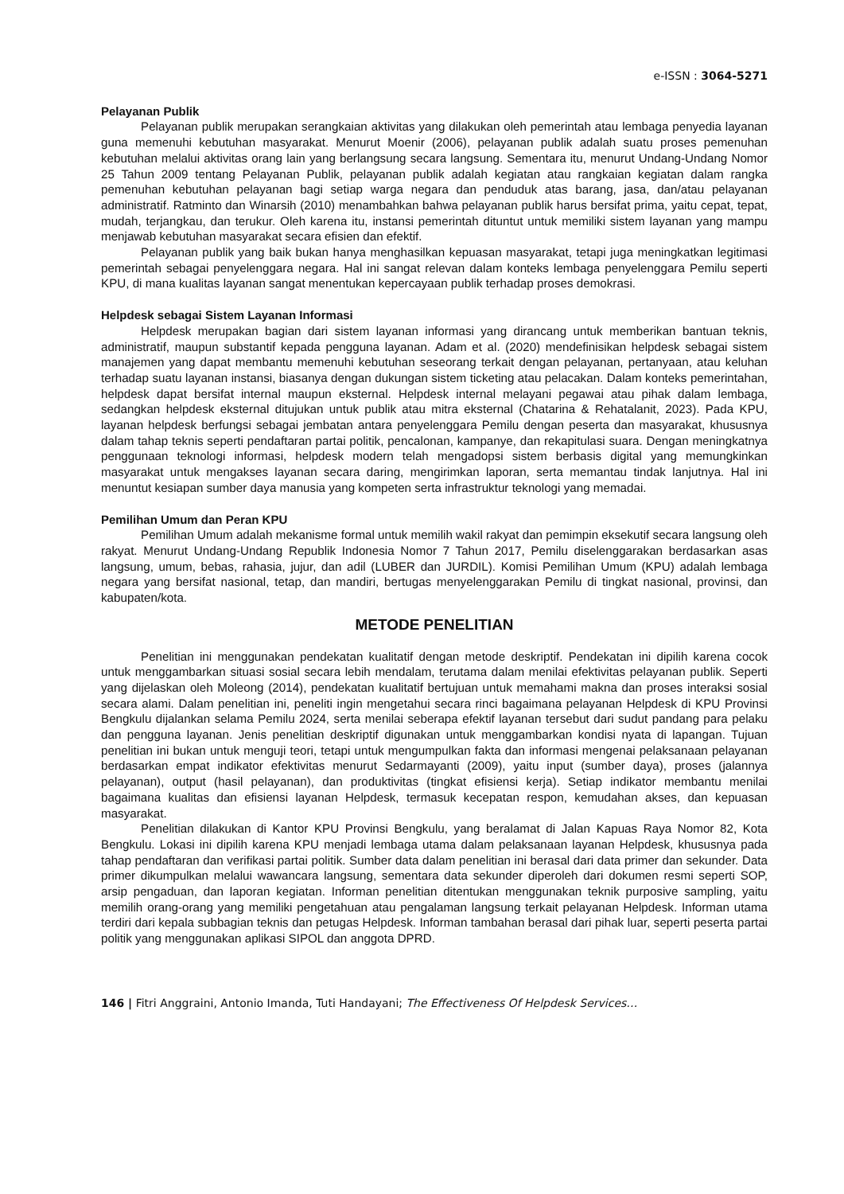e-ISSN : 3064-5271
Pelayanan Publik
Pelayanan publik merupakan serangkaian aktivitas yang dilakukan oleh pemerintah atau lembaga penyedia layanan guna memenuhi kebutuhan masyarakat. Menurut Moenir (2006), pelayanan publik adalah suatu proses pemenuhan kebutuhan melalui aktivitas orang lain yang berlangsung secara langsung. Sementara itu, menurut Undang-Undang Nomor 25 Tahun 2009 tentang Pelayanan Publik, pelayanan publik adalah kegiatan atau rangkaian kegiatan dalam rangka pemenuhan kebutuhan pelayanan bagi setiap warga negara dan penduduk atas barang, jasa, dan/atau pelayanan administratif. Ratminto dan Winarsih (2010) menambahkan bahwa pelayanan publik harus bersifat prima, yaitu cepat, tepat, mudah, terjangkau, dan terukur. Oleh karena itu, instansi pemerintah dituntut untuk memiliki sistem layanan yang mampu menjawab kebutuhan masyarakat secara efisien dan efektif.
Pelayanan publik yang baik bukan hanya menghasilkan kepuasan masyarakat, tetapi juga meningkatkan legitimasi pemerintah sebagai penyelenggara negara. Hal ini sangat relevan dalam konteks lembaga penyelenggara Pemilu seperti KPU, di mana kualitas layanan sangat menentukan kepercayaan publik terhadap proses demokrasi.
Helpdesk sebagai Sistem Layanan Informasi
Helpdesk merupakan bagian dari sistem layanan informasi yang dirancang untuk memberikan bantuan teknis, administratif, maupun substantif kepada pengguna layanan. Adam et al. (2020) mendefinisikan helpdesk sebagai sistem manajemen yang dapat membantu memenuhi kebutuhan seseorang terkait dengan pelayanan, pertanyaan, atau keluhan terhadap suatu layanan instansi, biasanya dengan dukungan sistem ticketing atau pelacakan. Dalam konteks pemerintahan, helpdesk dapat bersifat internal maupun eksternal. Helpdesk internal melayani pegawai atau pihak dalam lembaga, sedangkan helpdesk eksternal ditujukan untuk publik atau mitra eksternal (Chatarina & Rehatalanit, 2023). Pada KPU, layanan helpdesk berfungsi sebagai jembatan antara penyelenggara Pemilu dengan peserta dan masyarakat, khususnya dalam tahap teknis seperti pendaftaran partai politik, pencalonan, kampanye, dan rekapitulasi suara. Dengan meningkatnya penggunaan teknologi informasi, helpdesk modern telah mengadopsi sistem berbasis digital yang memungkinkan masyarakat untuk mengakses layanan secara daring, mengirimkan laporan, serta memantau tindak lanjutnya. Hal ini menuntut kesiapan sumber daya manusia yang kompeten serta infrastruktur teknologi yang memadai.
Pemilihan Umum dan Peran KPU
Pemilihan Umum adalah mekanisme formal untuk memilih wakil rakyat dan pemimpin eksekutif secara langsung oleh rakyat. Menurut Undang-Undang Republik Indonesia Nomor 7 Tahun 2017, Pemilu diselenggarakan berdasarkan asas langsung, umum, bebas, rahasia, jujur, dan adil (LUBER dan JURDIL). Komisi Pemilihan Umum (KPU) adalah lembaga negara yang bersifat nasional, tetap, dan mandiri, bertugas menyelenggarakan Pemilu di tingkat nasional, provinsi, dan kabupaten/kota.
METODE PENELITIAN
Penelitian ini menggunakan pendekatan kualitatif dengan metode deskriptif. Pendekatan ini dipilih karena cocok untuk menggambarkan situasi sosial secara lebih mendalam, terutama dalam menilai efektivitas pelayanan publik. Seperti yang dijelaskan oleh Moleong (2014), pendekatan kualitatif bertujuan untuk memahami makna dan proses interaksi sosial secara alami. Dalam penelitian ini, peneliti ingin mengetahui secara rinci bagaimana pelayanan Helpdesk di KPU Provinsi Bengkulu dijalankan selama Pemilu 2024, serta menilai seberapa efektif layanan tersebut dari sudut pandang para pelaku dan pengguna layanan. Jenis penelitian deskriptif digunakan untuk menggambarkan kondisi nyata di lapangan. Tujuan penelitian ini bukan untuk menguji teori, tetapi untuk mengumpulkan fakta dan informasi mengenai pelaksanaan pelayanan berdasarkan empat indikator efektivitas menurut Sedarmayanti (2009), yaitu input (sumber daya), proses (jalannya pelayanan), output (hasil pelayanan), dan produktivitas (tingkat efisiensi kerja). Setiap indikator membantu menilai bagaimana kualitas dan efisiensi layanan Helpdesk, termasuk kecepatan respon, kemudahan akses, dan kepuasan masyarakat.
Penelitian dilakukan di Kantor KPU Provinsi Bengkulu, yang beralamat di Jalan Kapuas Raya Nomor 82, Kota Bengkulu. Lokasi ini dipilih karena KPU menjadi lembaga utama dalam pelaksanaan layanan Helpdesk, khususnya pada tahap pendaftaran dan verifikasi partai politik. Sumber data dalam penelitian ini berasal dari data primer dan sekunder. Data primer dikumpulkan melalui wawancara langsung, sementara data sekunder diperoleh dari dokumen resmi seperti SOP, arsip pengaduan, dan laporan kegiatan. Informan penelitian ditentukan menggunakan teknik purposive sampling, yaitu memilih orang-orang yang memiliki pengetahuan atau pengalaman langsung terkait pelayanan Helpdesk. Informan utama terdiri dari kepala subbagian teknis dan petugas Helpdesk. Informan tambahan berasal dari pihak luar, seperti peserta partai politik yang menggunakan aplikasi SIPOL dan anggota DPRD.
146 | Fitri Anggraini, Antonio Imanda, Tuti Handayani; The Effectiveness Of Helpdesk Services…